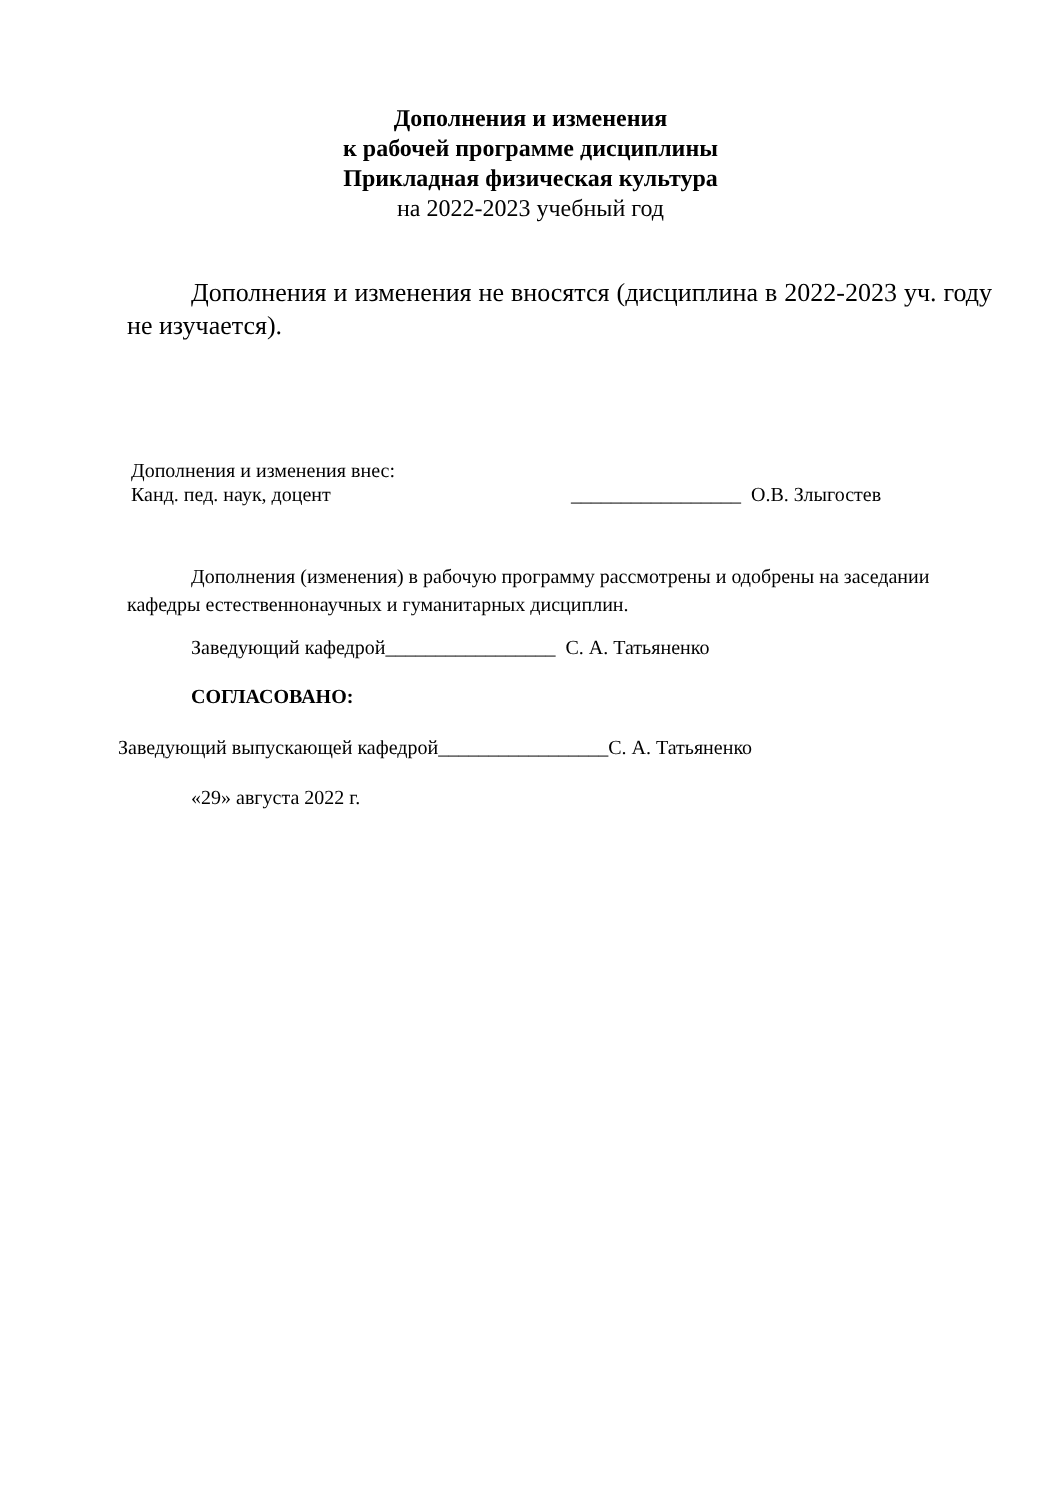Дополнения и изменения
к рабочей программе дисциплины
Прикладная физическая культура
на 2022-2023 учебный год
Дополнения и изменения не вносятся (дисциплина в 2022-2023 уч. году не изучается).
Дополнения и изменения внес:
Канд. пед. наук, доцент _________________ О.В. Злыгостев
Дополнения (изменения) в рабочую программу рассмотрены и одобрены на заседании кафедры естественнонаучных и гуманитарных дисциплин.
Заведующий кафедрой_________________ С. А. Татьяненко
СОГЛАСОВАНО:
Заведующий выпускающей кафедрой_________________С. А. Татьяненко
«29» августа 2022 г.